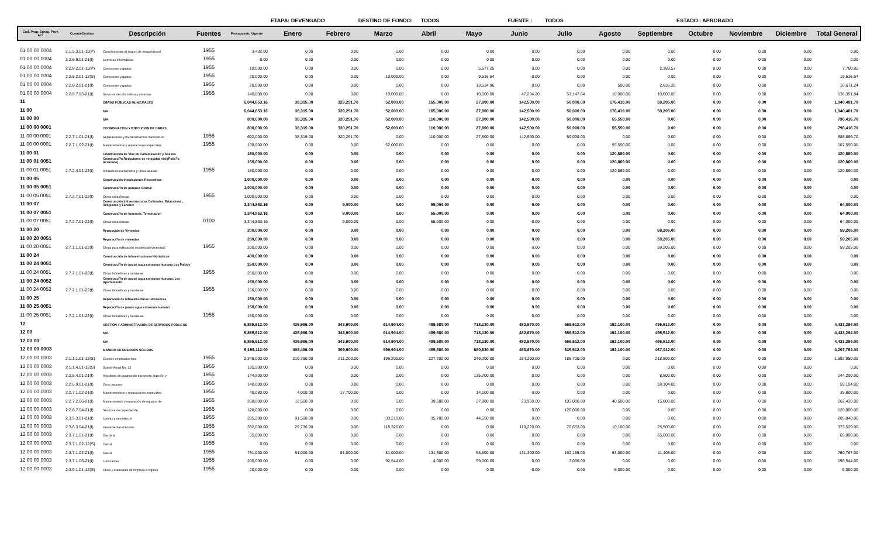ETAPA: DEVENGADO DESTINO DE FONDO: TODOS FUENTE : TODOS ESTADO : APROBADO
| Cod. Prog. Sprog. Proy. Act. | Cuenta-Destino | Descripción | Fuentes | Presupuesto Vigente | Enero | Febrero | Marzo | Abril | Mayo | Junio | Julio | Agosto | Septiembre | Octubre | Noviembre | Diciembre | Total General |
| --- | --- | --- | --- | --- | --- | --- | --- | --- | --- | --- | --- | --- | --- | --- | --- | --- | --- |
| 01 00 00 0004 | 2.1.5.3.01-11(P) | Contribuciones al seguro de riesgo laboral | 1955 | 3,432.00 | 0.00 | 0.00 | 0.00 | 0.00 | 0.00 | 0.00 | 0.00 | 0.00 | 0.00 | 0.00 | 0.00 | 0.00 | 0.00 |
| 01 00 00 0004 | 2.2.5.9.01-21(I) | Licencias Informáticas | 1955 | 0.00 | 0.00 | 0.00 | 0.00 | 0.00 | 0.00 | 0.00 | 0.00 | 0.00 | 0.00 | 0.00 | 0.00 | 0.00 | 0.00 |
| 01 00 00 0004 | 2.2.8.2.01-11(P) | Comisiones y gastos | 1955 | 10,000.00 | 0.00 | 0.00 | 0.00 | 0.00 | 5,577.25 | 0.00 | 0.00 | 0.00 | 2,183.57 | 0.00 | 0.00 | 0.00 | 7,760.82 |
| 01 00 00 0004 | 2.2.8.2.01-12(S) | Comisiones y gastos | 1955 | 20,000.00 | 0.00 | 0.00 | 10,000.00 | 0.00 | 9,516.54 | 0.00 | 0.00 | 0.00 | 0.00 | 0.00 | 0.00 | 0.00 | 19,516.54 |
| 01 00 00 0004 | 2.2.8.2.01-21(I) | Comisiones y gastos | 1955 | 20,000.00 | 0.00 | 0.00 | 0.00 | 0.00 | 13,534.96 | 0.00 | 0.00 | 500.00 | 2,636.28 | 0.00 | 0.00 | 0.00 | 16,671.24 |
| 01 00 00 0004 | 2.2.8.7.05-21(I) | Servicios de informática y sistemas | 1955 | 140,000.00 | 0.00 | 0.00 | 10,000.00 | 0.00 | 10,000.00 | 47,204.20 | 51,147.64 | 10,000.00 | 10,000.00 | 0.00 | 0.00 | 0.00 | 138,351.84 |
| 11 | | OBRAS PÚBLICAS MUNICIPALES | | 6,044,853.16 | 38,315.00 | 329,251.70 | 52,000.00 | 165,000.00 | 27,800.00 | 142,500.00 | 50,000.00 | 176,410.00 | 59,205.00 | 0.00 | 0.00 | 0.00 | 1,040,481.70 |
| 11 00 | | N/A | | 6,044,853.16 | 38,315.00 | 329,251.70 | 52,000.00 | 165,000.00 | 27,800.00 | 142,500.00 | 50,000.00 | 176,410.00 | 59,205.00 | 0.00 | 0.00 | 0.00 | 1,040,481.70 |
| 11 00 00 | | N/A | | 800,000.00 | 38,315.00 | 320,251.70 | 52,000.00 | 110,000.00 | 27,800.00 | 142,500.00 | 50,000.00 | 55,550.00 | 0.00 | 0.00 | 0.00 | 0.00 | 796,416.70 |
| 11 00 00 0001 | | COORDINACION Y EJECUCION DE OBRAS | | 800,000.00 | 38,315.00 | 320,251.70 | 52,000.00 | 110,000.00 | 27,800.00 | 142,500.00 | 50,000.00 | 55,550.00 | 0.00 | 0.00 | 0.00 | 0.00 | 796,416.70 |
| 11 00 00 0001 | 2.2.7.1.01-21(I) | Reparaciones y mantenimientos menores en | 1955 | 692,000.00 | 38,315.00 | 320,251.70 | 0.00 | 110,000.00 | 27,800.00 | 142,500.00 | 50,000.00 | 0.00 | 0.00 | 0.00 | 0.00 | 0.00 | 688,866.70 |
| 11 00 00 0001 | 2.2.7.1.02-21(I) | Mantenimientos y reparaciones especiales | 1955 | 108,000.00 | 0.00 | 0.00 | 52,000.00 | 0.00 | 0.00 | 0.00 | 0.00 | 55,550.00 | 0.00 | 0.00 | 0.00 | 0.00 | 107,550.00 |
| 11 00 01 | | Construcción de Vías de Comunicación y Anexos | | 150,000.00 | 0.00 | 0.00 | 0.00 | 0.00 | 0.00 | 0.00 | 0.00 | 120,860.00 | 0.00 | 0.00 | 0.00 | 0.00 | 120,860.00 |
| 11 00 01 0051 | | Construcci?n Reductores de velocidad vial (Polic?a Acostado) | | 150,000.00 | 0.00 | 0.00 | 0.00 | 0.00 | 0.00 | 0.00 | 0.00 | 120,860.00 | 0.00 | 0.00 | 0.00 | 0.00 | 120,860.00 |
| 11 00 01 0051 | 2.7.2.4.01-22(I) | Infraestructura terrestre y obras anexas | 1955 | 150,000.00 | 0.00 | 0.00 | 0.00 | 0.00 | 0.00 | 0.00 | 0.00 | 120,860.00 | 0.00 | 0.00 | 0.00 | 0.00 | 120,860.00 |
| 11 00 05 | | Construcción Instalaciones Recreativas | | 1,000,000.00 | 0.00 | 0.00 | 0.00 | 0.00 | 0.00 | 0.00 | 0.00 | 0.00 | 0.00 | 0.00 | 0.00 | 0.00 | 0.00 |
| 11 00 05 0051 | | Construcci?n de parques Central | | 1,000,000.00 | 0.00 | 0.00 | 0.00 | 0.00 | 0.00 | 0.00 | 0.00 | 0.00 | 0.00 | 0.00 | 0.00 | 0.00 | 0.00 |
| 11 00 05 0051 | 2.7.2.7.01-22(I) | Obras urbanísticas | 1955 | 1,000,000.00 | 0.00 | 0.00 | 0.00 | 0.00 | 0.00 | 0.00 | 0.00 | 0.00 | 0.00 | 0.00 | 0.00 | 0.00 | 0.00 |
| 11 00 07 | | Construcción Infraestructuras Culturales, Educativas , Religiosas y Funebre | | 3,344,853.16 | 0.00 | 9,000.00 | 0.00 | 55,000.00 | 0.00 | 0.00 | 0.00 | 0.00 | 0.00 | 0.00 | 0.00 | 0.00 | 64,000.00 |
| 11 00 07 0051 | | Construcci?n de funeraria ,Terminacion | | 3,344,853.16 | 0.00 | 9,000.00 | 0.00 | 55,000.00 | 0.00 | 0.00 | 0.00 | 0.00 | 0.00 | 0.00 | 0.00 | 0.00 | 64,000.00 |
| 11 00 07 0051 | 2.7.2.7.01-22(I) | Obras urbanísticas | 0100 | 3,344,853.16 | 0.00 | 9,000.00 | 0.00 | 55,000.00 | 0.00 | 0.00 | 0.00 | 0.00 | 0.00 | 0.00 | 0.00 | 0.00 | 64,000.00 |
| 11 00 20 | | Reparación de Viviendas | | 200,000.00 | 0.00 | 0.00 | 0.00 | 0.00 | 0.00 | 0.00 | 0.00 | 0.00 | 59,205.00 | 0.00 | 0.00 | 0.00 | 59,205.00 |
| 11 00 20 0051 | | Reparaci?n de viviendas | | 200,000.00 | 0.00 | 0.00 | 0.00 | 0.00 | 0.00 | 0.00 | 0.00 | 0.00 | 59,205.00 | 0.00 | 0.00 | 0.00 | 59,205.00 |
| 11 00 20 0051 | 2.7.1.1.01-22(I) | Obras para edificación residencial (viviendas) | 1955 | 200,000.00 | 0.00 | 0.00 | 0.00 | 0.00 | 0.00 | 0.00 | 0.00 | 0.00 | 59,205.00 | 0.00 | 0.00 | 0.00 | 59,205.00 |
| 11 00 24 | | Construcción de Infraestructuras Hidráulicas | | 400,000.00 | 0.00 | 0.00 | 0.00 | 0.00 | 0.00 | 0.00 | 0.00 | 0.00 | 0.00 | 0.00 | 0.00 | 0.00 | 0.00 |
| 11 00 24 0051 | | Construcci?n de pozos agua consumo humano Los Palitos | | 250,000.00 | 0.00 | 0.00 | 0.00 | 0.00 | 0.00 | 0.00 | 0.00 | 0.00 | 0.00 | 0.00 | 0.00 | 0.00 | 0.00 |
| 11 00 24 0051 | 2.7.2.1.01-22(I) | Obras hidraúlicas y sanitarias | 1955 | 250,000.00 | 0.00 | 0.00 | 0.00 | 0.00 | 0.00 | 0.00 | 0.00 | 0.00 | 0.00 | 0.00 | 0.00 | 0.00 | 0.00 |
| 11 00 24 0052 | | Construcci?n de pozos agua consumo humano, Los Apartamento | | 150,000.00 | 0.00 | 0.00 | 0.00 | 0.00 | 0.00 | 0.00 | 0.00 | 0.00 | 0.00 | 0.00 | 0.00 | 0.00 | 0.00 |
| 11 00 24 0052 | 2.7.2.1.01-22(I) | Obras hidraúlicas y sanitarias | 1955 | 150,000.00 | 0.00 | 0.00 | 0.00 | 0.00 | 0.00 | 0.00 | 0.00 | 0.00 | 0.00 | 0.00 | 0.00 | 0.00 | 0.00 |
| 11 00 25 | | Reparación de Infraestructuras Hidráulicas | | 150,000.00 | 0.00 | 0.00 | 0.00 | 0.00 | 0.00 | 0.00 | 0.00 | 0.00 | 0.00 | 0.00 | 0.00 | 0.00 | 0.00 |
| 11 00 25 0051 | | Reparaci?n de pozos agua consumo humano | | 150,000.00 | 0.00 | 0.00 | 0.00 | 0.00 | 0.00 | 0.00 | 0.00 | 0.00 | 0.00 | 0.00 | 0.00 | 0.00 | 0.00 |
| 11 00 25 0051 | 2.7.2.1.01-22(I) | Obras hidraúlicas y sanitarias | 1955 | 150,000.00 | 0.00 | 0.00 | 0.00 | 0.00 | 0.00 | 0.00 | 0.00 | 0.00 | 0.00 | 0.00 | 0.00 | 0.00 | 0.00 |
| 12 | | GESTIÓN Y ADMINISTRACIÓN DE SERVICIOS PÚBLICOS | | 5,855,612.00 | 439,986.00 | 343,900.00 | 614,904.00 | 489,580.00 | 718,130.00 | 482,670.00 | 656,512.00 | 192,100.00 | 495,512.00 | 0.00 | 0.00 | 0.00 | 4,433,294.00 |
| 12 00 | | N/A | | 5,855,612.00 | 439,986.00 | 343,900.00 | 614,904.00 | 489,580.00 | 718,130.00 | 482,670.00 | 656,512.00 | 192,100.00 | 495,512.00 | 0.00 | 0.00 | 0.00 | 4,433,294.00 |
| 12 00 00 | | N/A | | 5,855,612.00 | 439,986.00 | 343,900.00 | 614,904.00 | 489,580.00 | 718,130.00 | 482,670.00 | 656,512.00 | 192,100.00 | 495,512.00 | 0.00 | 0.00 | 0.00 | 4,433,294.00 |
| 12 00 00 0003 | | MANEJO DE RESIDUOS SÓLIDOS | | 5,199,112.00 | 408,486.00 | 309,900.00 | 599,904.00 | 455,580.00 | 680,630.00 | 458,670.00 | 635,512.00 | 192,100.00 | 467,012.00 | 0.00 | 0.00 | 0.00 | 4,207,794.00 |
| 12 00 00 0003 | 2.1.1.1.01-12(S) | Sueldos empleados fijos | 1955 | 2,346,000.00 | 219,750.00 | 211,200.00 | 196,200.00 | 227,200.00 | 249,200.00 | 184,200.00 | 186,700.00 | 0.00 | 218,500.00 | 0.00 | 0.00 | 0.00 | 1,692,950.00 |
| 12 00 00 0003 | 2.1.1.4.01-12(S) | Sueldo Anual No. 13 | 1955 | 195,500.00 | 0.00 | 0.00 | 0.00 | 0.00 | 0.00 | 0.00 | 0.00 | 0.00 | 0.00 | 0.00 | 0.00 | 0.00 | 0.00 |
| 12 00 00 0003 | 2.2.5.4.01-21(I) | Alquileres de equipos de transporte, tracción y | 1955 | 144,800.00 | 0.00 | 0.00 | 0.00 | 0.00 | 135,700.00 | 0.00 | 0.00 | 0.00 | 8,500.00 | 0.00 | 0.00 | 0.00 | 144,200.00 |
| 12 00 00 0003 | 2.2.6.9.01-21(I) | Otros seguros | 1955 | 140,000.00 | 0.00 | 0.00 | 0.00 | 0.00 | 0.00 | 0.00 | 0.00 | 0.00 | 59,104.00 | 0.00 | 0.00 | 0.00 | 59,104.00 |
| 12 00 00 0003 | 2.2.7.1.02-21(I) | Mantenimientos y reparaciones especiales | 1955 | 40,080.00 | 4,000.00 | 17,700.00 | 0.00 | 0.00 | 14,100.00 | 0.00 | 0.00 | 0.00 | 0.00 | 0.00 | 0.00 | 0.00 | 35,800.00 |
| 12 00 00 0003 | 2.2.7.2.06-21(I) | Mantenimiento y reparación de equipos de | 1955 | 268,000.00 | 12,500.00 | 0.00 | 0.00 | 39,500.00 | 27,980.00 | 23,950.00 | 103,000.00 | 40,500.00 | 15,000.00 | 0.00 | 0.00 | 0.00 | 262,430.00 |
| 12 00 00 0003 | 2.2.8.7.04-21(I) | Servicios de capacitación | 1955 | 120,000.00 | 0.00 | 0.00 | 0.00 | 0.00 | 0.00 | 0.00 | 120,000.00 | 0.00 | 0.00 | 0.00 | 0.00 | 0.00 | 120,000.00 |
| 12 00 00 0003 | 2.3.5.3.01-21(I) | Llantas y neumáticos | 1955 | 205,200.00 | 91,500.00 | 0.00 | 33,210.00 | 35,780.00 | 44,550.00 | 0.00 | 0.00 | 0.00 | 0.00 | 0.00 | 0.00 | 0.00 | 205,040.00 |
| 12 00 00 0003 | 2.3.6.3.04-21(I) | Herramientas menores | 1955 | 382,000.00 | 29,736.00 | 0.00 | 118,320.00 | 0.00 | 0.00 | 119,220.00 | 70,653.00 | 10,100.00 | 25,500.00 | 0.00 | 0.00 | 0.00 | 373,529.00 |
| 12 00 00 0003 | 2.3.7.1.01-21(I) | Gasolina | 1955 | 65,000.00 | 0.00 | 0.00 | 0.00 | 0.00 | 0.00 | 0.00 | 0.00 | 0.00 | 65,000.00 | 0.00 | 0.00 | 0.00 | 65,000.00 |
| 12 00 00 0003 | 2.3.7.1.02-12(S) | Gasoil | 1955 | 0.00 | 0.00 | 0.00 | 0.00 | 0.00 | 0.00 | 0.00 | 0.00 | 0.00 | 0.00 | 0.00 | 0.00 | 0.00 | 0.00 |
| 12 00 00 0003 | 2.3.7.1.02-21(I) | Gasoil | 1955 | 761,000.00 | 51,000.00 | 81,000.00 | 81,000.00 | 131,300.00 | 58,600.00 | 131,300.00 | 152,159.00 | 63,000.00 | 11,408.00 | 0.00 | 0.00 | 0.00 | 760,767.00 |
| 12 00 00 0003 | 2.3.7.1.06-21(I) | Lubricantes | 1955 | 200,000.00 | 0.00 | 0.00 | 92,544.00 | 4,000.00 | 99,000.00 | 0.00 | 3,000.00 | 0.00 | 0.00 | 0.00 | 0.00 | 0.00 | 198,544.00 |
| 12 00 00 0003 | 2.3.9.1.01-12(S) | Útiles y materiales de limpieza e higiene | 1955 | 20,000.00 | 0.00 | 0.00 | 0.00 | 0.00 | 0.00 | 0.00 | 0.00 | 5,000.00 | 0.00 | 0.00 | 0.00 | 0.00 | 5,000.00 |